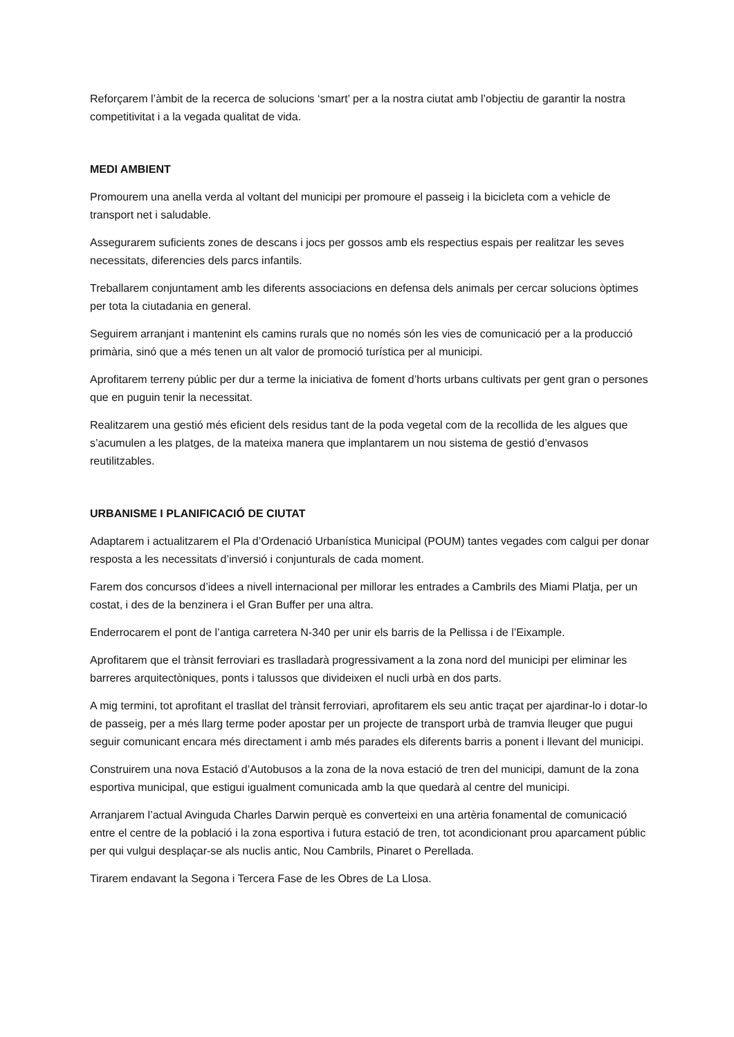Reforçarem l’àmbit de la recerca de solucions ‘smart’ per a la nostra ciutat amb l’objectiu de garantir la nostra competitivitat i a la vegada qualitat de vida.
MEDI AMBIENT
Promourem una anella verda al voltant del municipi per promoure el passeig i la bicicleta com a vehicle de transport net i saludable.
Assegurarem suficients zones de descans i jocs per gossos amb els respectius espais per realitzar les seves necessitats, diferencies dels parcs infantils.
Treballarem conjuntament amb les diferents associacions en defensa dels animals per cercar solucions òptimes per tota la ciutadania en general.
Seguirem arranjant i mantenint els camins rurals que no només són les vies de comunicació per a la producció primària, sinó que a més tenen un alt valor de promoció turística per al municipi.
Aprofitarem terreny públic per dur a terme la iniciativa de foment d’horts urbans cultivats per gent gran o persones que en puguin tenir la necessitat.
Realitzarem una gestió més eficient dels residus tant de la poda vegetal com de la recollida de les algues que s’acumulen a les platges, de la mateixa manera que implantarem un nou sistema de gestió d’envasos reutilitzables.
URBANISME I PLANIFICACIÓ DE CIUTAT
Adaptarem i actualitzarem el Pla d’Ordenació Urbanística Municipal (POUM) tantes vegades com calgui per donar resposta a les necessitats d’inversió i conjunturals de cada moment.
Farem dos concursos d’idees a nivell internacional per millorar les entrades a Cambrils des Miami Platja, per un costat, i des de la benzinera i el Gran Buffer per una altra.
Enderrocarem el pont de l’antiga carretera N-340 per unir els barris de la Pellissa i de l’Eixample.
Aprofitarem que el trànsit ferroviari es traslladarà progressivament a la zona nord del municipi per eliminar les barreres arquitectòniques, ponts i talussos que divideixen el nucli urbà en dos parts.
A mig termini, tot aprofitant el trasllat del trànsit ferroviari, aprofitarem els seu antic traçat per ajardinar-lo i dotar-lo de passeig, per a més llarg terme poder apostar per un projecte de transport urbà de tramvia lleuger que pugui seguir comunicant encara més directament i amb més parades els diferents barris a ponent i llevant del municipi.
Construirem una nova Estació d’Autobusos a la zona de la nova estació de tren del municipi, damunt de la zona esportiva municipal, que estigui igualment comunicada amb la que quedarà al centre del municipi.
Arranjarem l’actual Avinguda Charles Darwin perquè es converteixi en una artèria fonamental de comunicació entre el centre de la població i la zona esportiva i futura estació de tren, tot acondicionant prou aparcament públic per qui vulgui desplaçar-se als nuclis antic, Nou Cambrils, Pinaret o Perellada.
Tirarem endavant la Segona i Tercera Fase de les Obres de La Llosa.